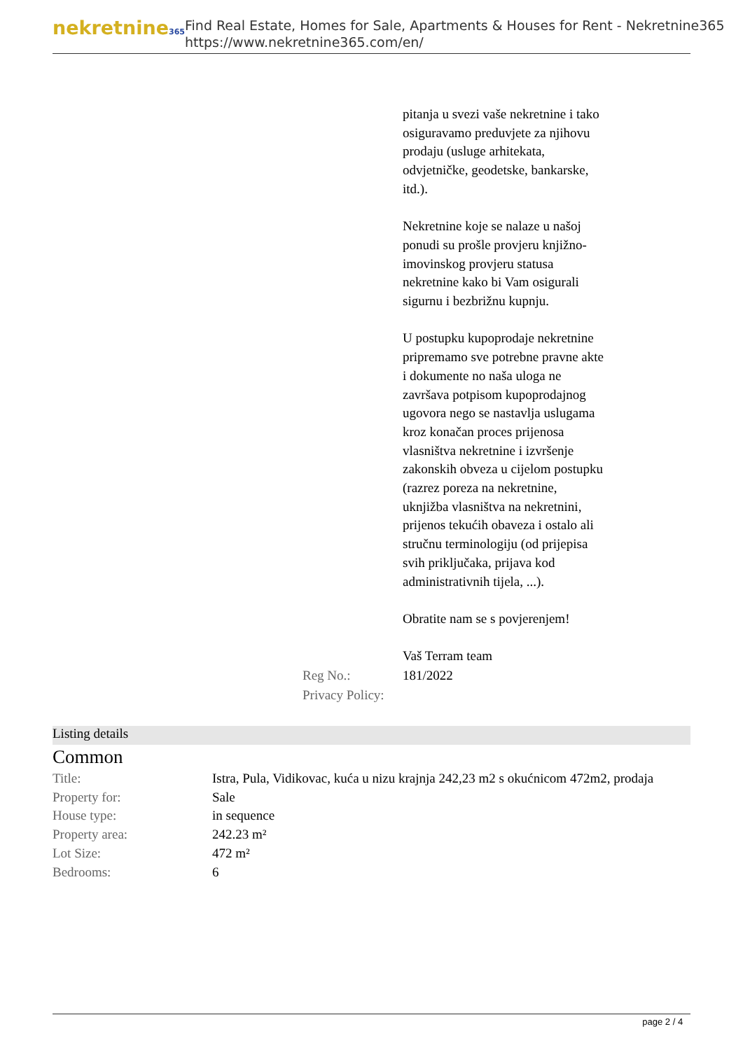nekretnine365
Find Real Estate, Homes for Sale, Apartments & Houses for Rent - Nekretnine365
https://www.nekretnine365.com/en/
pitanja u svezi vaše nekretnine i tako osiguravamo preduvjete za njihovu prodaju (usluge arhitekata, odvjetničke, geodetske, bankarske, itd.).
Nekretnine koje se nalaze u našoj ponudi su prošle provjeru knjižno-imovinskog provjeru statusa nekretnine kako bi Vam osigurali sigurnu i bezbrižnu kupnju.
U postupku kupoprodaje nekretnine pripremamo sve potrebne pravne akte i dokumente no naša uloga ne završava potpisom kupoprodajnog ugovora nego se nastavlja uslugama kroz konačan proces prijenosa vlasništva nekretnine i izvršenje zakonskih obveza u cijelom postupku (razrez poreza na nekretnine, uknjižba vlasništva na nekretnini, prijenos tekućih obaveza i ostalo ali stručnu terminologiju (od prijepisa svih priključaka, prijava kod administrativnih tijela, ...).
Obratite nam se s povjerenjem!
Vaš Terram team
Reg No.: 181/2022
Privacy Policy:
Listing details
Common
| Title: | Istra, Pula, Vidikovac, kuća u nizu krajnja 242,23 m2 s okućnicom 472m2, prodaja |
| Property for: | Sale |
| House type: | in sequence |
| Property area: | 242.23 m² |
| Lot Size: | 472 m² |
| Bedrooms: | 6 |
page 2 / 4